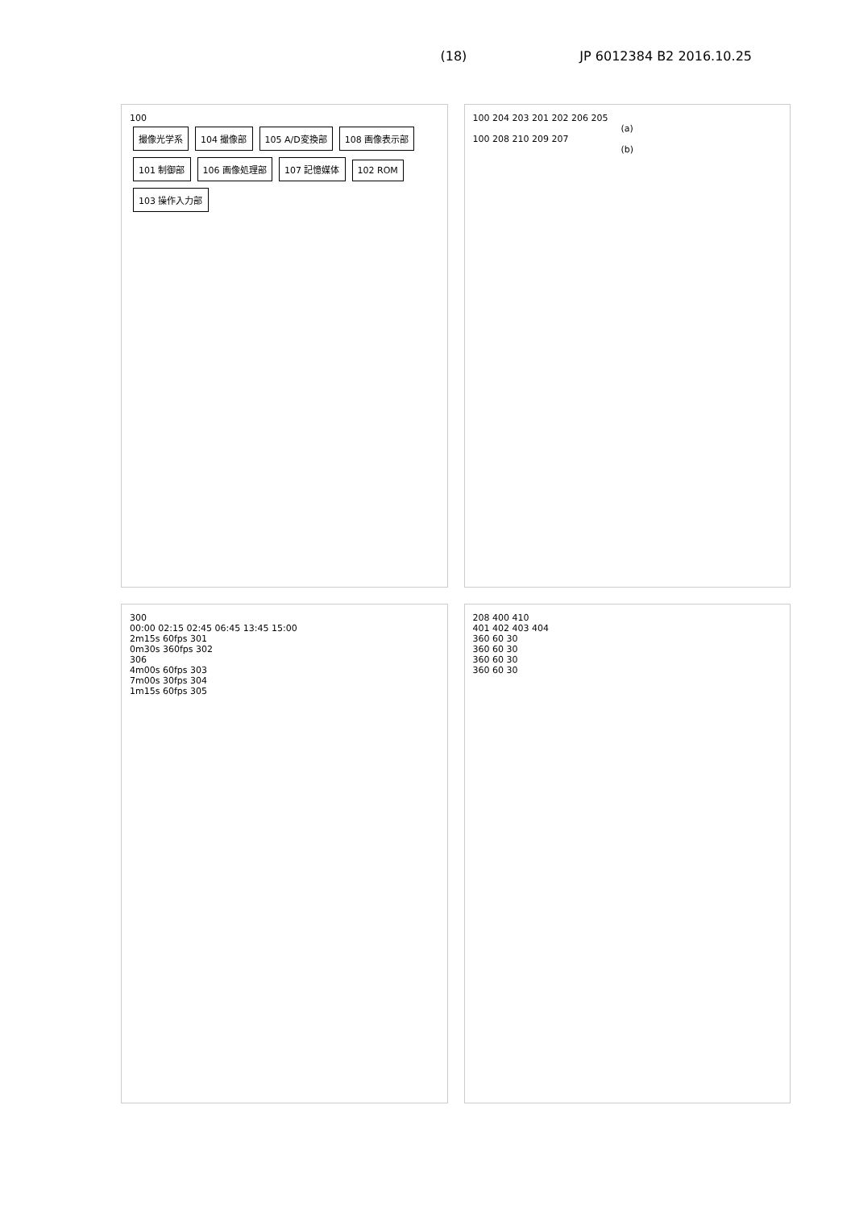(18) JP 6012384 B2 2016.10.25
100
撮像光学系 104 撮像部 105 A/D変換部 108 画像表示部 101 制御部 106 画像処理部 107 記憶媒体 102 ROM 103 操作入力部
100 204 203 201 202 206 205
(a)
100 208 210 209 207
(b)
300
00:00 02:15 02:45 06:45 13:45 15:00
2m15s 60fps 301
0m30s 360fps 302
306
4m00s 60fps 303
7m00s 30fps 304
1m15s 60fps 305
208 400 410
401 402 403 404
360 60 30
360 60 30
360 60 30
360 60 30